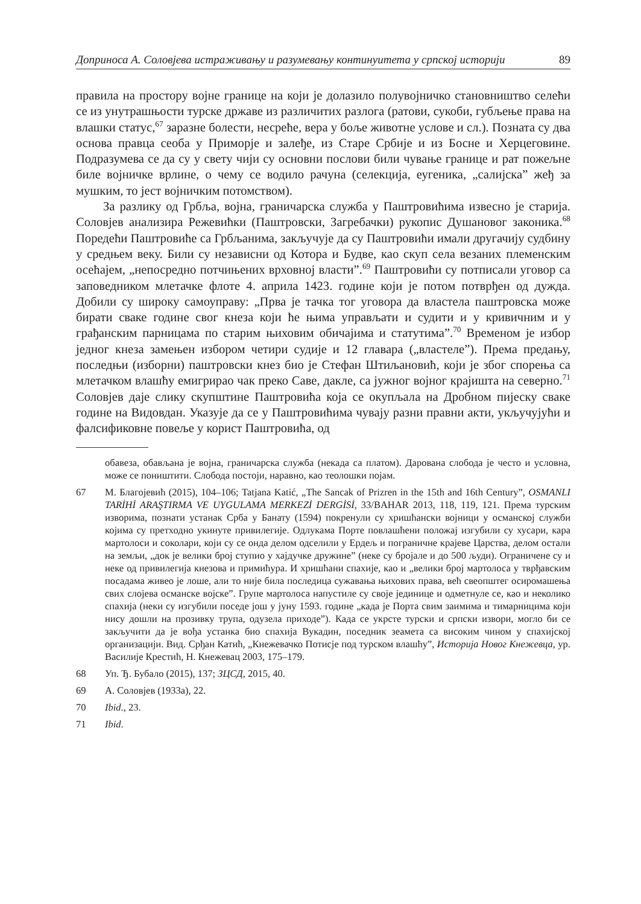Доприноса А. Соловјева истраживању и разумевању континуитета у српској историји 89
правила на простору војне границе на који је долазило полувојничко становништво селећи се из унутрашњости турске државе из различитих разлога (ратови, сукоби, губљење права на влашки статус,<sup>67</sup> заразне болести, несреће, вера у боље животне услове и сл.). Позната су два основа правца сеоба у Приморје и залеђе, из Старе Србије и из Босне и Херцеговине. Подразумева се да су у свету чији су основни послови били чување границе и рат пожељне биле војничке врлине, о чему се водило рачуна (селекција, еугеника, „салијска” жеђ за мушким, то јест војничким потомством).
За разлику од Грбља, војна, граничарска служба у Паштровићима извесно је старија. Соловјев анализира Режевићки (Паштровски, Загребачки) рукопис Душановог законика.<sup>68</sup> Поредећи Паштровиће са Грбљанима, закључује да су Паштровићи имали другачију судбину у средњем веку. Били су независни од Котора и Будве, као скуп села везаних племенским осећајем, „непосредно потчињених врховној власти”.<sup>69</sup> Паштровићи су потписали уговор са заповедником млетачке флоте 4. априла 1423. године који је потом потврђен од дужда. Добили су широку самоуправу: „Прва је тачка тог уговора да властела паштровска може бирати сваке године свог кнеза који ће њима управљати и судити и у кривичним и у грађанским парницама по старим њиховим обичајима и статутима”.<sup>70</sup> Временом је избор једног кнеза замењен избором четири судије и 12 главара („властеле”). Према предању, последњи (изборни) паштровски кнез био је Стефан Штиљановић, који је због спорења са млетачком влашћу емигрирао чак преко Саве, дакле, са јужног војног крајишта на северно.<sup>71</sup> Соловјев даје слику скупштине Паштровића која се окупљала на Дробном пијеску сваке године на Видовдан. Указује да се у Паштровићима чувају разни правни акти, укључујући и фалсификовне повеље у корист Паштровића, од
обавеза, обављана је војна, граничарска служба (некада са платом). Дарована слобода је често и условна, може се поништити. Слобода постоји, наравно, као теолошки појам.
67 М. Благојевић (2015), 104–106; Tatjana Katić, „The Sancak of Prizren in the 15th and 16th Century”, OSMANLI TARİHİ ARAŞTIRMA VE UYGULAMA MERKEZİ DERGİSİ, 33/BAHAR 2013, 118, 119, 121. Према турским изворима, познати устанак Срба у Банату (1594) покренули су хришћански војници у османској служби којима су претходно укинуте привилегије. Одлукама Порте повлашћени положај изгубили су хусари, кара мартолоси и соколари, који су се онда делом одселили у Ердељ и пограничне крајеве Царства, делом остали на земљи, „док је велики број ступио у хајдучке дружине” (неке су бројале и до 500 људи). Ограничене су и неке од привилегија кнезова и примићура. И хришћани спахије, као и „велики број мартолоса у тврђавским посадама живео је лоше, али то није била последица сужавања њихових права, већ свеопштег осиромашења свих слојева османске војске”. Групе мартолоса напустиле су своје јединице и одметнуле се, као и неколико спахија (неки су изгубили поседе још у јуну 1593. године „када је Порта свим заимима и тимарницима који нису дошли на прозивку трупа, одузела приходе”). Када се укрсте турски и српски извори, могло би се закључити да је вођа устанка био спахија Вукадин, поседник зеамета са високим чином у спахијској организацији. Вид. Срђан Катић, „Кнежевачко Потисје под турском влашћу”, Историја Новог Кнежевца, ур. Василије Крестић, Н. Кнежевац 2003, 175–179.
68 Уп. Ђ. Бубало (2015), 137; ЗЦСД, 2015, 40.
69 А. Соловјев (1933а), 22.
70 Ibid., 23.
71 Ibid.